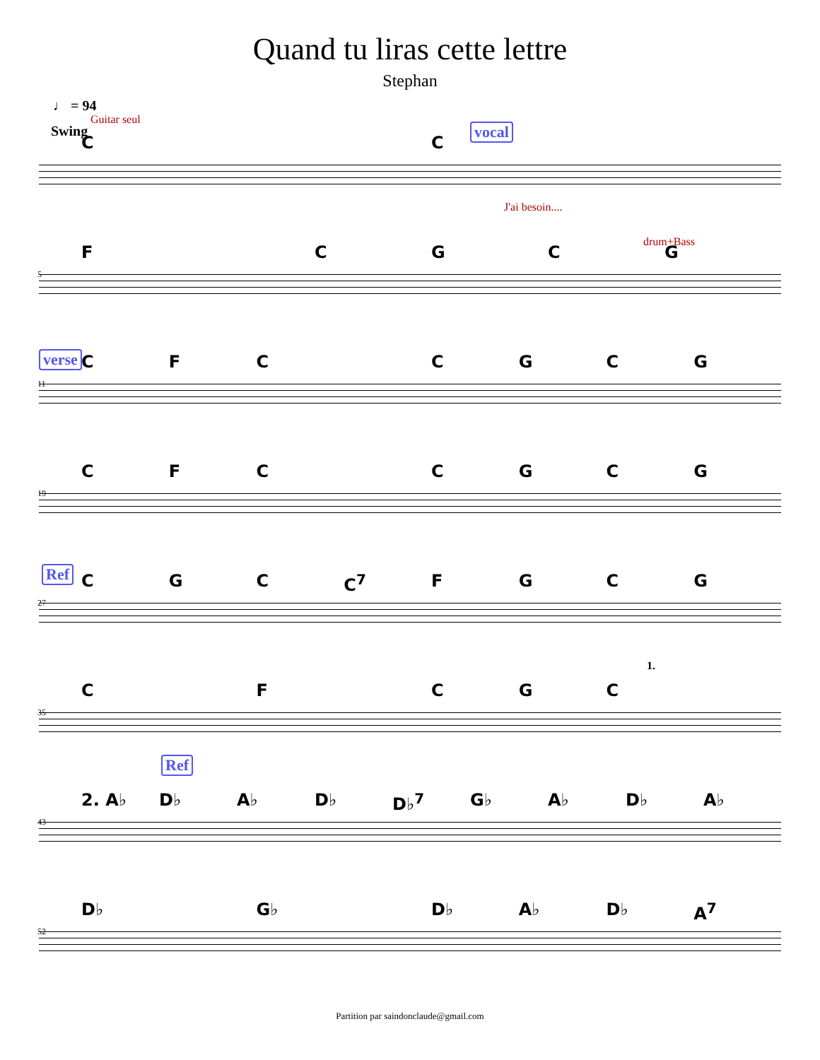Quand tu liras cette lettre
Stephan
♩ = 94
Guitar seul
Swing vocal
C C
J'ai besoin....
5
drum+Bass
F CGCG
11
verse CFC CGCG
19
CFC CGCG
27
Ref CGC C<sup>7</sup> FGCG
35
1.
C F CGC
43
Ref
2. A♭ D♭ A♭ D♭ D♭<sup>7</sup> G♭ A♭ D♭ A♭
52
D♭ G♭ D♭ A♭ D♭ A<sup>7</sup>
Partition par saindonclaude@gmail.com